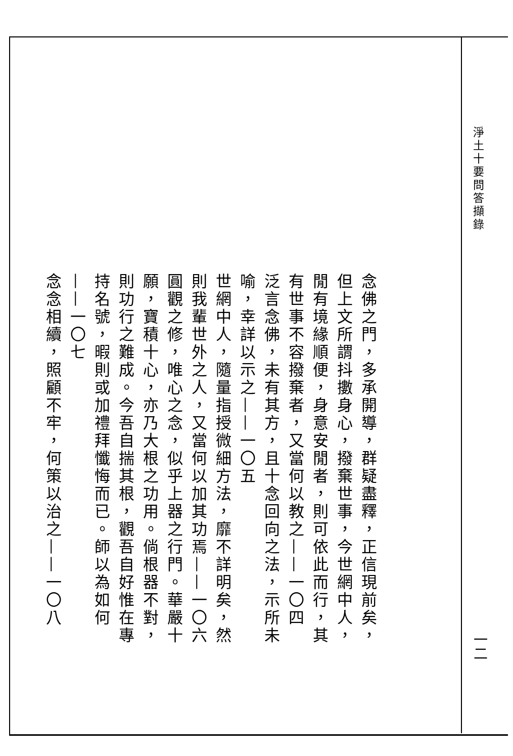淨土十要問答擷錄
一二
念佛之門，多承開導，群疑盡釋，正信現前矣，但上文所謂抖擻身心，撥棄世事，今世網中人，閒有境緣順便，身意安閒者，則可依此而行，其有世事不容撥棄者，又當何以教之——一〇四
泛言念佛，未有其方，且十念回向之法，示所未喻，幸詳以示之——一〇五
世網中人，隨量指授微細方法，靡不詳明矣，然則我輩世外之人，又當何以加其功焉——一〇六
圓觀之修，唯心之念，似乎上器之行門。華嚴十願，寶積十心，亦乃大根之功用。倘根器不對，則功行之難成。今吾自揣其根，觀吾自好惟在專持名號，暇則或加禮拜懺悔而已。師以為如何——一〇七
念念相續，照顧不牢，何策以治之——一〇八